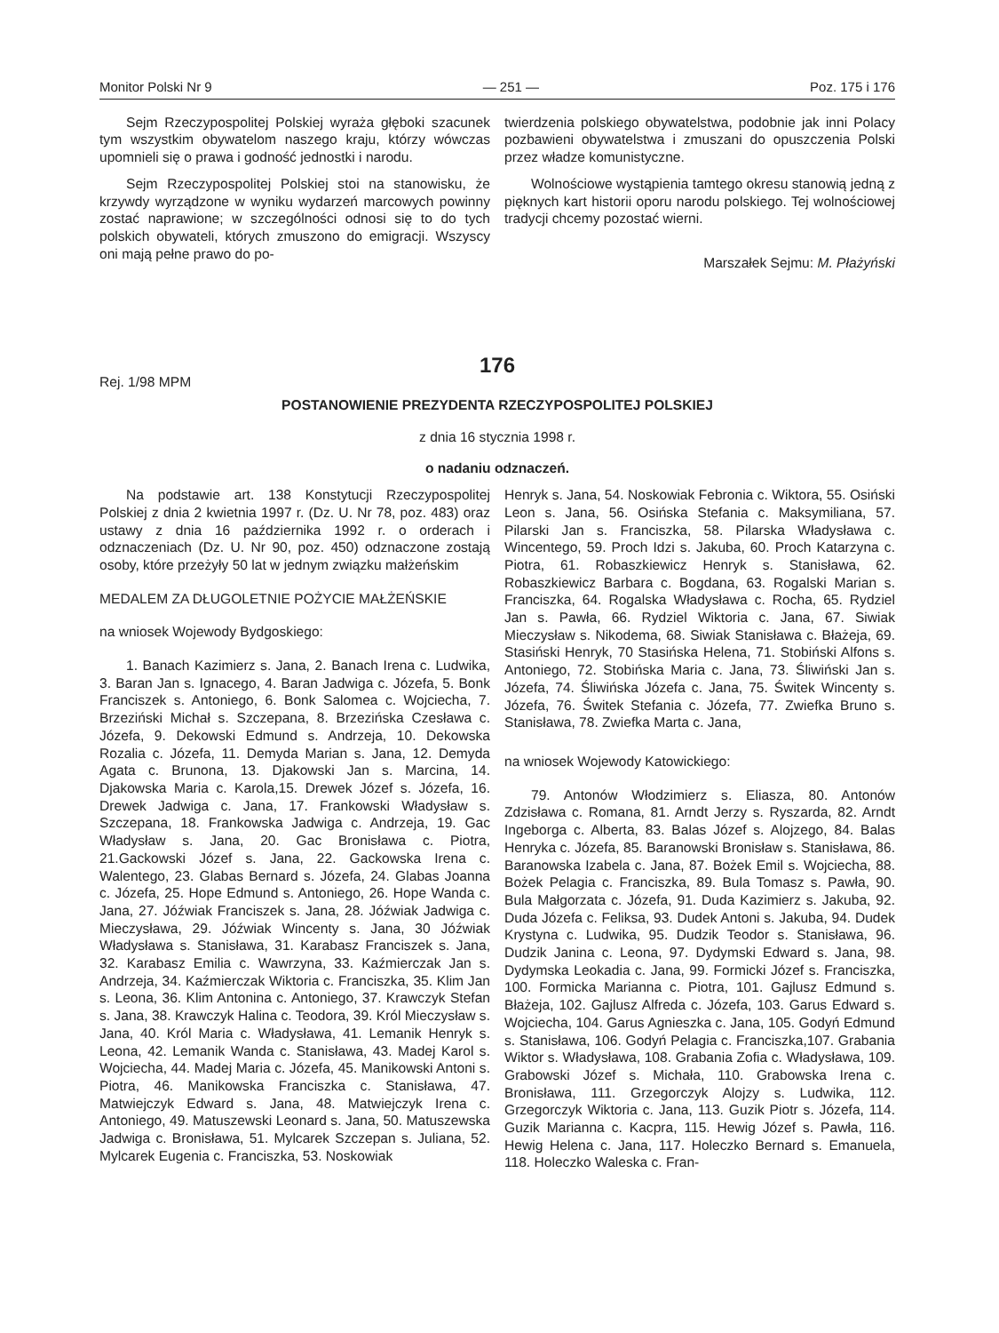Monitor Polski Nr 9 — 251 — Poz. 175 i 176
Sejm Rzeczypospolitej Polskiej wyraża głęboki szacunek tym wszystkim obywatelom naszego kraju, którzy wówczas upomnieli się o prawa i godność jednostki i narodu.
Sejm Rzeczypospolitej Polskiej stoi na stanowisku, że krzywdy wyrządzone w wyniku wydarzeń marcowych powinny zostać naprawione; w szczególności odnosi się to do tych polskich obywateli, których zmuszono do emigracji. Wszyscy oni mają pełne prawo do po-
twierdzenia polskiego obywatelstwa, podobnie jak inni Polacy pozbawieni obywatelstwa i zmuszani do opuszczenia Polski przez władze komunistyczne.
Wolnościowe wystąpienia tamtego okresu stanowią jedną z pięknych kart historii oporu narodu polskiego. Tej wolnościowej tradycji chcemy pozostać wierni.
Marszałek Sejmu: M. Płażyński
176
Rej. 1/98 MPM
POSTANOWIENIE PREZYDENTA RZECZYPOSPOLITEJ POLSKIEJ
z dnia 16 stycznia 1998 r.
o nadaniu odznaczeń.
Na podstawie art. 138 Konstytucji Rzeczypospolitej Polskiej z dnia 2 kwietnia 1997 r. (Dz. U. Nr 78, poz. 483) oraz ustawy z dnia 16 października 1992 r. o orderach i odznaczeniach (Dz. U. Nr 90, poz. 450) odznaczone zostają osoby, które przeżyły 50 lat w jednym związku małżeńskim
MEDALEM ZA DŁUGOLETNIE POŻYCIE MAŁŻEŃSKIE
na wniosek Wojewody Bydgoskiego:
1. Banach Kazimierz s. Jana, 2. Banach Irena c. Ludwika, 3. Baran Jan s. Ignacego, 4. Baran Jadwiga c. Józefa, 5. Bonk Franciszek s. Antoniego, 6. Bonk Salomea c. Wojciecha, 7. Brzeziński Michał s. Szczepana, 8. Brzezińska Czesława c. Józefa, 9. Dekowski Edmund s. Andrzeja, 10. Dekowska Rozalia c. Józefa, 11. Demyda Marian s. Jana, 12. Demyda Agata c. Brunona, 13. Djakowski Jan s. Marcina, 14. Djakowska Maria c. Karola,15. Drewek Józef s. Józefa, 16. Drewek Jadwiga c. Jana, 17. Frankowski Władysław s. Szczepana, 18. Frankowska Jadwiga c. Andrzeja, 19. Gac Władysław s. Jana, 20. Gac Bronisława c. Piotra, 21.Gackowski Józef s. Jana, 22. Gackowska Irena c. Walentego, 23. Glabas Bernard s. Józefa, 24. Glabas Joanna c. Józefa, 25. Hope Edmund s. Antoniego, 26. Hope Wanda c. Jana, 27. Jóźwiak Franciszek s. Jana, 28. Jóźwiak Jadwiga c. Mieczysława, 29. Jóźwiak Wincenty s. Jana, 30 Jóźwiak Władysława s. Stanisława, 31. Karabasz Franciszek s. Jana, 32. Karabasz Emilia c. Wawrzyna, 33. Kaźmierczak Jan s. Andrzeja, 34. Kaźmierczak Wiktoria c. Franciszka, 35. Klim Jan s. Leona, 36. Klim Antonina c. Antoniego, 37. Krawczyk Stefan s. Jana, 38. Krawczyk Halina c. Teodora, 39. Król Mieczysław s. Jana, 40. Król Maria c. Władysława, 41. Lemanik Henryk s. Leona, 42. Lemanik Wanda c. Stanisława, 43. Madej Karol s. Wojciecha, 44. Madej Maria c. Józefa, 45. Manikowski Antoni s. Piotra, 46. Manikowska Franciszka c. Stanisława, 47. Matwiejczyk Edward s. Jana, 48. Matwiejczyk Irena c. Antoniego, 49. Matuszewski Leonard s. Jana, 50. Matuszewska Jadwiga c. Bronisława, 51. Mylcarek Szczepan s. Juliana, 52. Mylcarek Eugenia c. Franciszka, 53. Noskowiak
Henryk s. Jana, 54. Noskowiak Febronia c. Wiktora, 55. Osiński Leon s. Jana, 56. Osińska Stefania c. Maksymiliana, 57. Pilarski Jan s. Franciszka, 58. Pilarska Władysława c. Wincentego, 59. Proch Idzi s. Jakuba, 60. Proch Katarzyna c. Piotra, 61. Robaszkiewicz Henryk s. Stanisława, 62. Robaszkiewicz Barbara c. Bogdana, 63. Rogalski Marian s. Franciszka, 64. Rogalska Władysława c. Rocha, 65. Rydziel Jan s. Pawła, 66. Rydziel Wiktoria c. Jana, 67. Siwiak Mieczysław s. Nikodema, 68. Siwiak Stanisława c. Błażeja, 69. Stasiński Henryk, 70 Stasińska Helena, 71. Stobiński Alfons s. Antoniego, 72. Stobińska Maria c. Jana, 73. Śliwiński Jan s. Józefa, 74. Śliwińska Józefa c. Jana, 75. Świtek Wincenty s. Józefa, 76. Świtek Stefania c. Józefa, 77. Zwiefka Bruno s. Stanisława, 78. Zwiefka Marta c. Jana,
na wniosek Wojewody Katowickiego:
79. Antonów Włodzimierz s. Eliasza, 80. Antonów Zdzisława c. Romana, 81. Arndt Jerzy s. Ryszarda, 82. Arndt Ingeborga c. Alberta, 83. Balas Józef s. Alojzego, 84. Balas Henryka c. Józefa, 85. Baranowski Bronisław s. Stanisława, 86. Baranowska Izabela c. Jana, 87. Bożek Emil s. Wojciecha, 88. Bożek Pelagia c. Franciszka, 89. Bula Tomasz s. Pawła, 90. Bula Małgorzata c. Józefa, 91. Duda Kazimierz s. Jakuba, 92. Duda Józefa c. Feliksa, 93. Dudek Antoni s. Jakuba, 94. Dudek Krystyna c. Ludwika, 95. Dudzik Teodor s. Stanisława, 96. Dudzik Janina c. Leona, 97. Dydymski Edward s. Jana, 98. Dydymska Leokadia c. Jana, 99. Formicki Józef s. Franciszka, 100. Formicka Marianna c. Piotra, 101. Gajlusz Edmund s. Błażeja, 102. Gajlusz Alfreda c. Józefa, 103. Garus Edward s. Wojciecha, 104. Garus Agnieszka c. Jana, 105. Godyń Edmund s. Stanisława, 106. Godyń Pelagia c. Franciszka,107. Grabania Wiktor s. Władysława, 108. Grabania Zofia c. Władysława, 109. Grabowski Józef s. Michała, 110. Grabowska Irena c. Bronisława, 111. Grzegorczyk Alojzy s. Ludwika, 112. Grzegorczyk Wiktoria c. Jana, 113. Guzik Piotr s. Józefa, 114. Guzik Marianna c. Kacpra, 115. Hewig Józef s. Pawła, 116. Hewig Helena c. Jana, 117. Holeczko Bernard s. Emanuela, 118. Holeczko Waleska c. Fran-